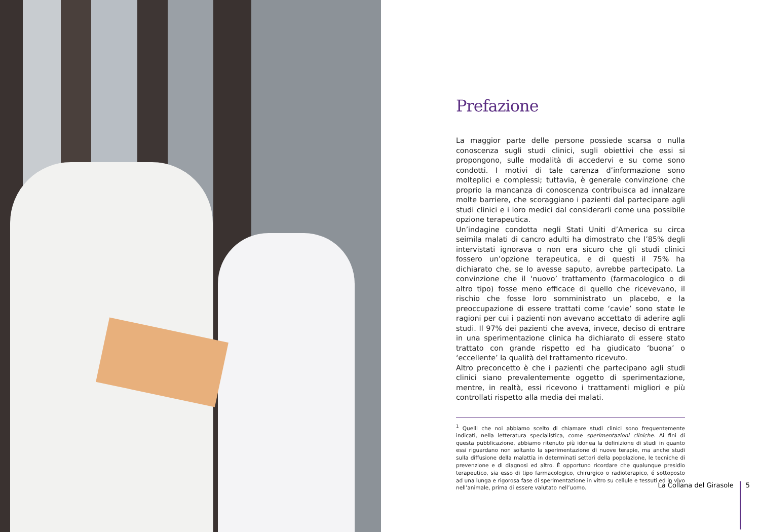Prefazione
La maggior parte delle persone possiede scarsa o nulla conoscenza sugli studi clinici, sugli obiettivi che essi si propongono, sulle modalità di accedervi e su come sono condotti. I motivi di tale carenza d’informazione sono molteplici e complessi; tuttavia, è generale convinzione che proprio la mancanza di conoscenza contribuisca ad innalzare molte barriere, che scoraggiano i pazienti dal partecipare agli studi clinici e i loro medici dal considerarli come una possibile opzione terapeutica.
Un’indagine condotta negli Stati Uniti d’America su circa seimila malati di cancro adulti ha dimostrato che l’85% degli intervistati ignorava o non era sicuro che gli studi clinici fossero un’opzione terapeutica, e di questi il 75% ha dichiarato che, se lo avesse saputo, avrebbe partecipato. La convinzione che il ‘nuovo’ trattamento (farmacologico o di altro tipo) fosse meno efficace di quello che ricevevano, il rischio che fosse loro somministrato un placebo, e la preoccupazione di essere trattati come ‘cavie’ sono state le ragioni per cui i pazienti non avevano accettato di aderire agli studi. Il 97% dei pazienti che aveva, invece, deciso di entrare in una sperimentazione clinica ha dichiarato di essere stato trattato con grande rispetto ed ha giudicato ‘buona’ o ‘eccellente’ la qualità del trattamento ricevuto.
Altro preconcetto è che i pazienti che partecipano agli studi clinici siano prevalentemente oggetto di sperimentazione, mentre, in realtà, essi ricevono i trattamenti migliori e più controllati rispetto alla media dei malati.
<sup>1</sup> Quelli che noi abbiamo scelto di chiamare studi clinici sono frequentemente indicati, nella letteratura specialistica, come sperimentazioni cliniche. Ai fini di questa pubblicazione, abbiamo ritenuto più idonea la definizione di studi in quanto essi riguardano non soltanto la sperimentazione di nuove terapie, ma anche studi sulla diffusione della malattia in determinati settori della popolazione, le tecniche di prevenzione e di diagnosi ed altro. È opportuno ricordare che qualunque presidio terapeutico, sia esso di tipo farmacologico, chirurgico o radioterapico, é sottoposto ad una lunga e rigorosa fase di sperimentazione in vitro su cellule e tessuti ed in vivo nell’animale, prima di essere valutato nell’uomo.
La Collana del Girasole 5